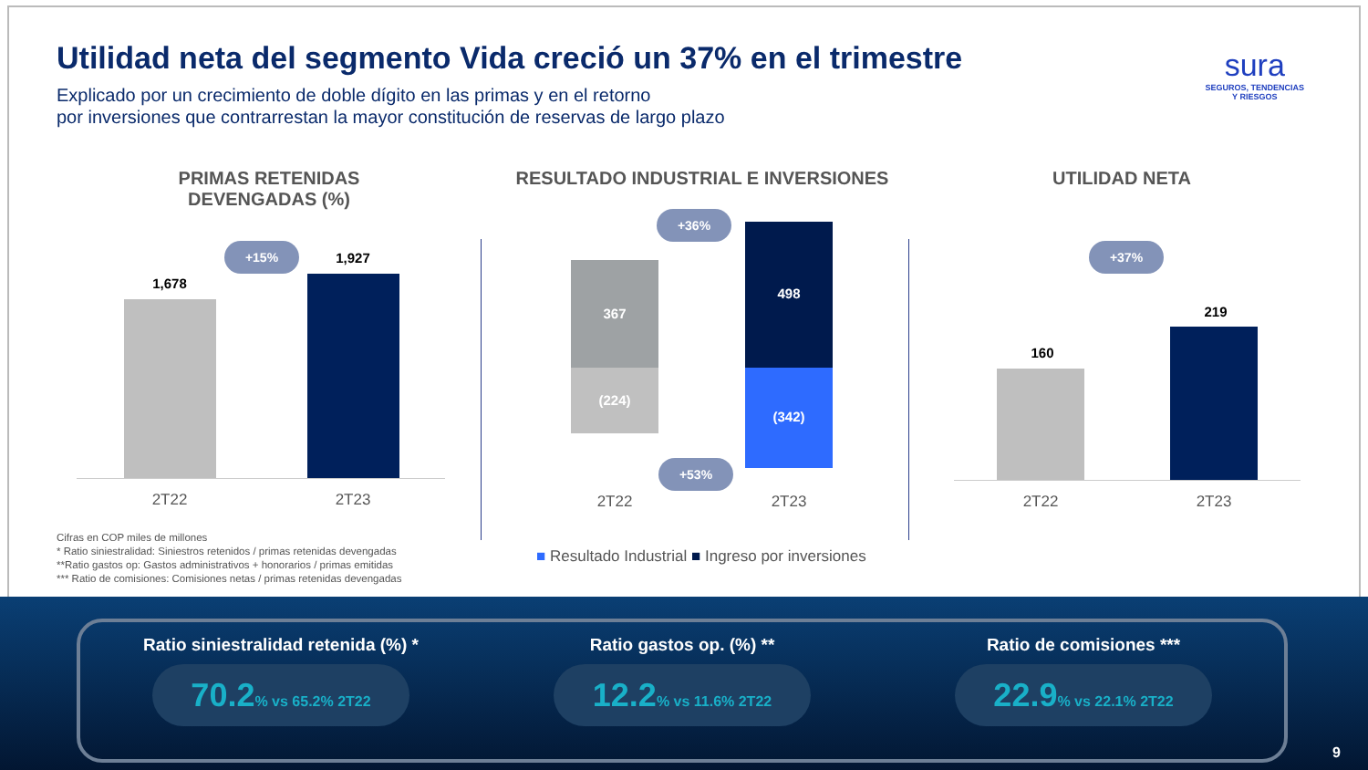Utilidad neta del segmento Vida creció un 37% en el trimestre
Explicado por un crecimiento de doble dígito en las primas y en el retorno
por inversiones que contrarrestan la mayor constitución de reservas de largo plazo
sura
SEGUROS, TENDENCIAS
Y RIESGOS
PRIMAS RETENIDAS DEVENGADAS (%)
RESULTADO INDUSTRIAL E INVERSIONES UTILIDAD NETA
+15%
1,678
1,927
2T22 2T23
+36%
367
498
(224)
(342)
+53%
2T22 2T23
■ Resultado Industrial ■ Ingreso por inversiones
+37%
160
219
2T22 2T23
Cifras en COP miles de millones
* Ratio siniestralidad: Siniestros retenidos / primas retenidas devengadas
**Ratio gastos op: Gastos administrativos + honorarios / primas emitidas
*** Ratio de comisiones: Comisiones netas / primas retenidas devengadas
Ratio siniestralidad retenida (%) *
70.2% vs 65.2% 2T22
Ratio gastos op. (%) **
12.2% vs 11.6% 2T22
Ratio de comisiones ***
22.9% vs 22.1% 2T22
9